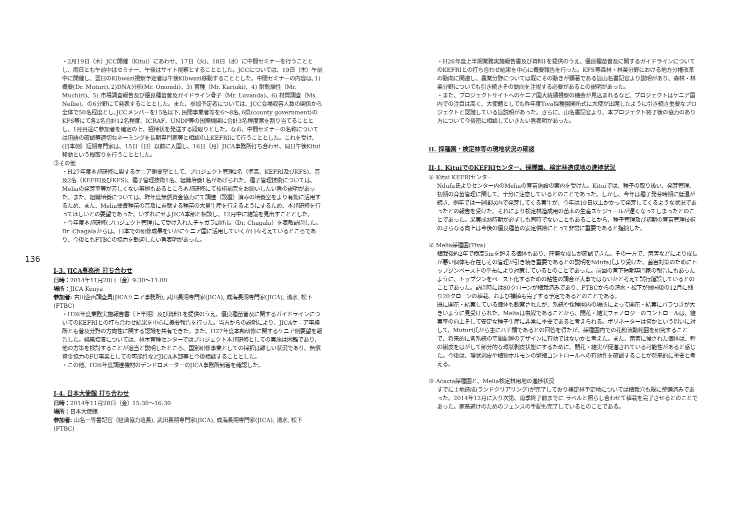136
・2月19日（木）JCC開催（Kitui）にあわせ、17日（火)、18日（水）に中間セミナーを行うこととし、両日とも午前中はセミナー、午後はサイト視察とすることとした。JCCについては、19日（木）午前中に開催し、翌日のKibwezi視察予定者は午後Kibwezi移動することとした。中間セミナーの内容は､1)概要(Dr. Muturi)､2)DNA分析(Mr. Omondi)、3) 育種（Mr. Kariuki)、4) 耐乾燥性（Mr. Muchiri)、5) 市場調査報告及び優良種苗普及ガイドライン骨子（Mr. Luvanda)、6) 材質調査（Ms. Nellie)、の6分野にて発表することとした。また、参加予定者については、JCC会場収容人数の関係から全体で50名程度とし､JCCメンバーを15名以下､民間事業者等を6〜8名､6県(county government)のKFS等にて各2名合計12名程度、ICRAF、UNDP等の国際機関に合計3名程度席を割り当てることとし、1月目途に参加者を確定の上、招待状を発送する段取りとした。なお、中間セミナーの名称については用語の確認等適切なネーミングを長期専門家等と相談の上KEFRIにて行うこととした。これを受け、(日本側）短期専門家は、15日（日）以前に入国し、16日（月）JICA事務所打ち合わせ、同日午後Kitui移動という段取りを行うこととした。
③その他
・H27年度本邦研修に関するケニア側要望として、プロジェクト管理2名（準高、KEFRI及びKFS)、普及2名（KEFRI及びKFS)、種子管理技術1名、組織培養1名があげられた。種子管理技術については､Meliaの発芽率等が芳しくない事例もあるところ本邦研修にて技術補完をお願いしたい旨の説明があった。また、組織培養については、昨年度無償資金協力にて調達（設置）済みの培養室をより有効に活用するため、また、Melia優良種苗の普及に貢献する種苗の大量生産を行えるようにするため、本邦研修を行ってほしいとの要望であった。いずれにせよJICA本部と相談し、12月中に結論を見出すこととした。
・今年度本邦研修(プロジェクト管理)にて受け入れたチャガラ副所長（Dr. Chagala）を表敬訪問した。Dr. Chagalaからは、日本での研修成果をいかにケニア国に活用していくか日々考えているところであり、今後ともFTBCの協力を歓迎したい旨表明があった。
I-3. JICA事務所 打ち合わせ
日時：2014年11月28日（金）9:30〜11:00
場所：JICA Kenya
参加者: 古川企画調査員(JICAケニア事務所), 武田長期専門家(JICA), 成海長期専門家(JICA), 清水, 松下 (FTBC)
・H26年度業務実施報告書（上半期）及び資料1を提供のうえ、優良種苗普及に関するガイドラインについてのKEFRIとの打ち合わせ結果を中心に概要報告を行った。当方からの説明により、JICAケニア事務所とも普及分野の方向性に関する認識を共有できた。また、H27年度本邦研修に関するケニア側要望を報告した。組織培養については、林木育種センターではプロジェクト本邦研修としての実施は困難であり、他の方策を検討することが適当と説明したところ、国別研修事業としての採択は難しい状況であり、無償資金協力のFU事業としての可能性などJICA本部等と今後相談することとした。
・この他、H26年度調達機材のデンドロメーターのJICA事務所到着を確認した。
I-4. 日本大使館 打ち合わせ
日時：2014年11月28日（金）15:30〜16:30
場所：日本大使館
参加者: 山名一等書記官（経済協力班長), 武田長期専門家(JICA), 成海長期専門家(JICA), 清水, 松下 (FTBC)
・H26年度上半期業務実施報告書及び資料1を提供のうえ、優良種苗普及に関するガイドラインについてのKEFRIとの打ち合わせ結果を中心に概要報告を行った。KFS等森林・林業分野における地方分権改革の動向に関連し、農業分野については既にその動きが顕著である旨山名書記官より説明があり、森林・林業分野についても引き続きその動向を注視する必要があるとの説明があった。
・また、プロジェクトサイトへのケニア国大統領視察の機会が見込まれるなど、プロジェクトはケニア国内での注目は高く、大使館としても昨年度Tiva採種園開所式に大使が出席したように引き続き重要なプロジェクトと認識している旨説明があった。さらに、山名書記官より、本プロジェクト終了後の協力のあり方について今後密に相談していきたい旨表明があった。
II. 採種園・検定林等の現地状況の確認
II-1. KituiでのKEFRIセンター、採種園、検定林造成地の進捗状況
① Kitui KEFRIセンター
Ndufa氏よりセンター内のMeliaの育苗施設の案内を受けた。Kituiでは、種子の取り扱い、発芽管理、初期の育苗管理に関して、十分に注意しているとのことであった。しかし、今年は種子発芽時期に低温が続き、例年では一週間以内で発芽してくる実生が、今年は10日以上かかって発芽してくるような状況であったとの報告を受けた。それにより検定林造成用の苗木の生産スケジュールが遅くなってしまったとのことであった。果実成熟時期が必ずしも同時でないこともあることから、種子管理及び初期の育苗管理技術のさらなる向上は今後の優良種苗の安定供給にとって非常に重要であると指摘した。
② Melia採種園(Tiva)
植栽後約2年で樹高5mを超える個体もあり、旺盛な成長が確認できた。その一方で、菌害などにより成長が悪い個体も存在しその管理が引き続き重要であるとの説明をNdufa氏より受けた。菌害対策のためにトップジンペーストの塗布により対策しているとのことであった。前回の宮下短期専門家の報告にもあったように、トップジンをペースト化するための粘性の調合が大事ではないかと考えて試行錯誤しているとのことであった。訪問時には80クローンが植栽済みであり、FTBCからの清水・松下が帰国後の12月に残り20クローンの植栽、および補植も完了する予定であるとのことである。
既に開花・結実している個体も観察されたが、系統や採種園内の場所によって開花・結実にバラつきが大きいように見受けられた。Meliaは虫媒であることから、開花・結実フェノロジーのコントロールは、結実率の向上そして安定な種子生産に非常に重要であると考えられる。ポリネーターは何かという問いに対して、Muturi氏から主にハチ類であるとの回答を得たが、採種園内での花粉流動範囲を研究することで、将来的に各系統の空間配置のデザインに有効ではないかと考えた。また、菌害に侵された個体は、幹の樹皮をはがして部分的な環状剥皮状態にするために、開花・結実が促進されている可能性があると感じた。今後は、環状剥皮や植物ホルモンの繁殖コントロールへの有効性を確認することが将来的に重要と考える。
③ Acacia採種園と、Melia検定林用地の進捗状況
すでに土地造成(ランドクリアリング)が完了しており検定林予定地については植栽穴も既に整備済みであった。2014年12月に入り次第、雨季終了前までに ラベルと照らし合わせて植栽を完了させるとのことであった。家畜避けのためのフェンスの手配も完了しているとのことである。